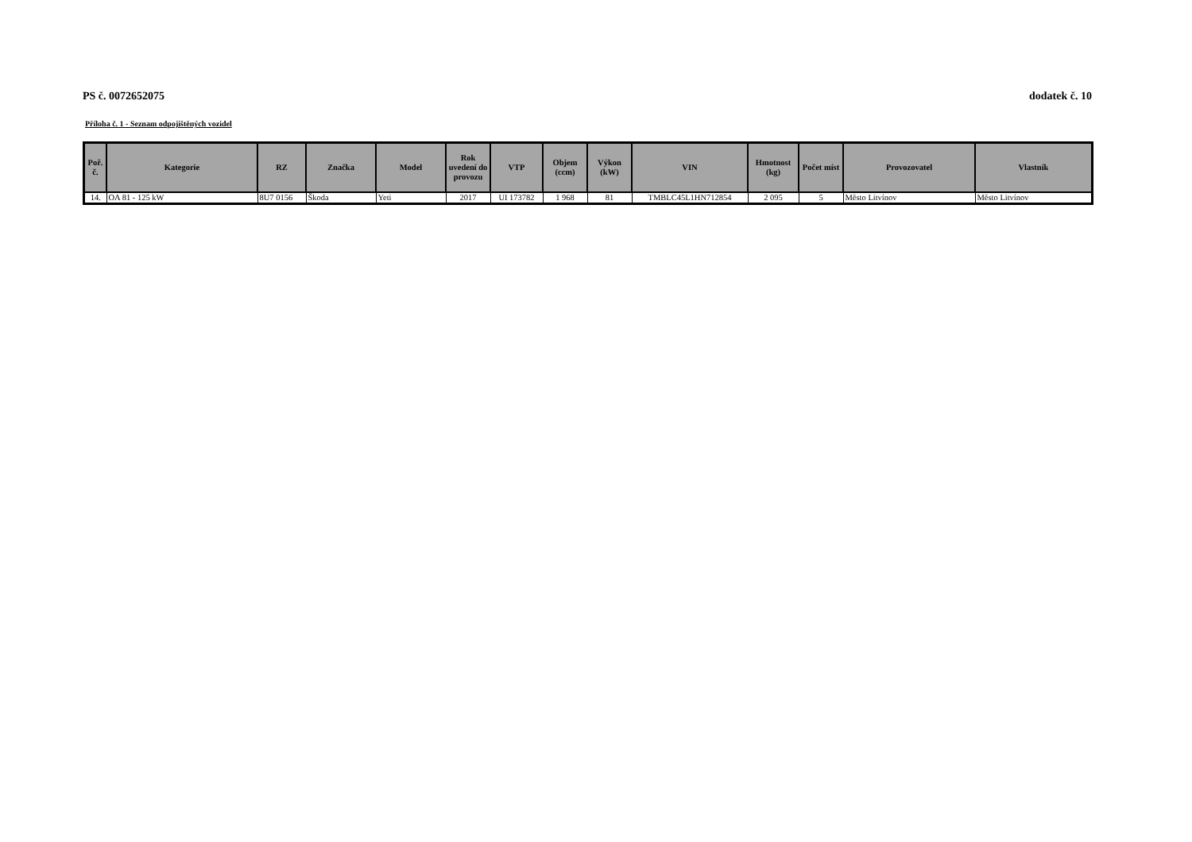PS č. 0072652075 dodatek č. 10
Příloha č. 1 - Seznam odpojištěných vozidel
| Poř. č. | Kategorie | RZ | Značka | Model | Rok uvedení do provozu | VTP | Objem (ccm) | Výkon (kW) | VIN | Hmotnost (kg) | Počet míst | Provozovatel | Vlastník |
| --- | --- | --- | --- | --- | --- | --- | --- | --- | --- | --- | --- | --- | --- |
| 14. | OA 81 - 125 kW | 8U7 0156 | Škoda | Yeti | 2017 | UI 173782 | 1 968 | 81 | TMBLC45L1HN712854 | 2 095 | 5 | Město Litvínov | Město Litvínov |